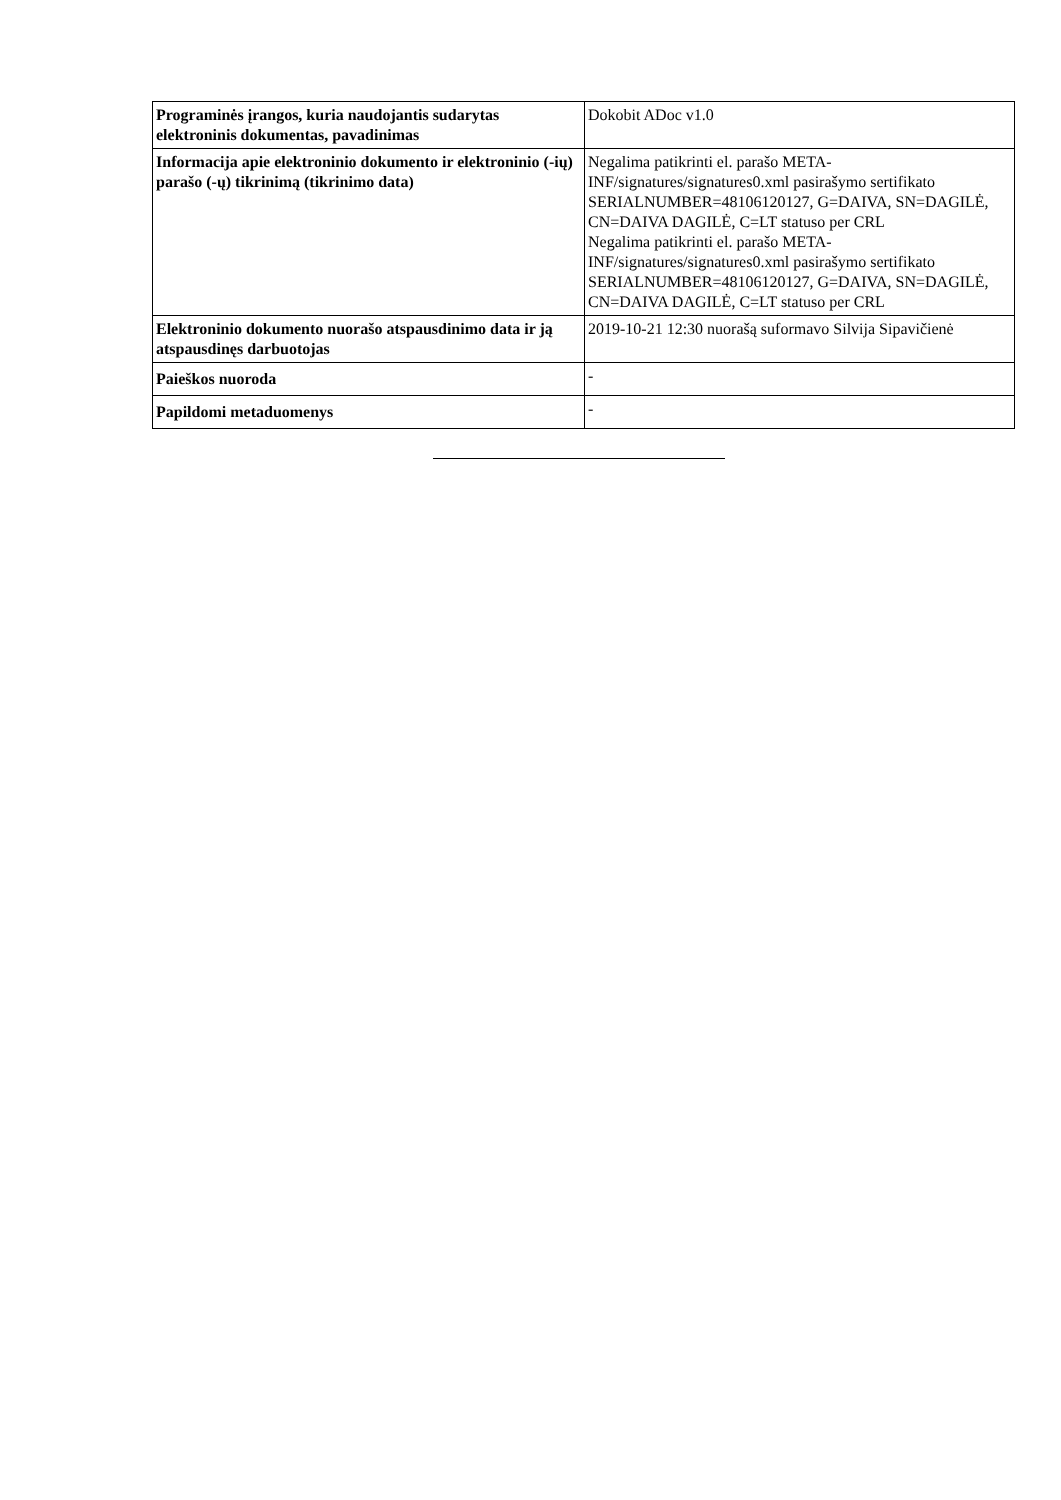| Programinės įrangos, kuria naudojantis sudarytas elektroninis dokumentas, pavadinimas | Dokobit ADoc v1.0 |
| Informacija apie elektroninio dokumento ir elektroninio (-ių) parašo (-ų) tikrinimą (tikrinimo data) | Negalima patikrinti el. parašo META-INF/signatures/signatures0.xml pasirašymo sertifikato SERIALNUMBER=48106120127, G=DAIVA, SN=DAGILĖ, CN=DAIVA DAGILĖ, C=LT statuso per CRL Negalima patikrinti el. parašo META-INF/signatures/signatures0.xml pasirašymo sertifikato SERIALNUMBER=48106120127, G=DAIVA, SN=DAGILĖ, CN=DAIVA DAGILĖ, C=LT statuso per CRL |
| Elektroninio dokumento nuorašo atspausdinimo data ir ją atspausdinęs darbuotojas | 2019-10-21 12:30 nuorašą suformavo Silvija Sipavičienė |
| Paieškos nuoroda | - |
| Papildomi metaduomenys | - |